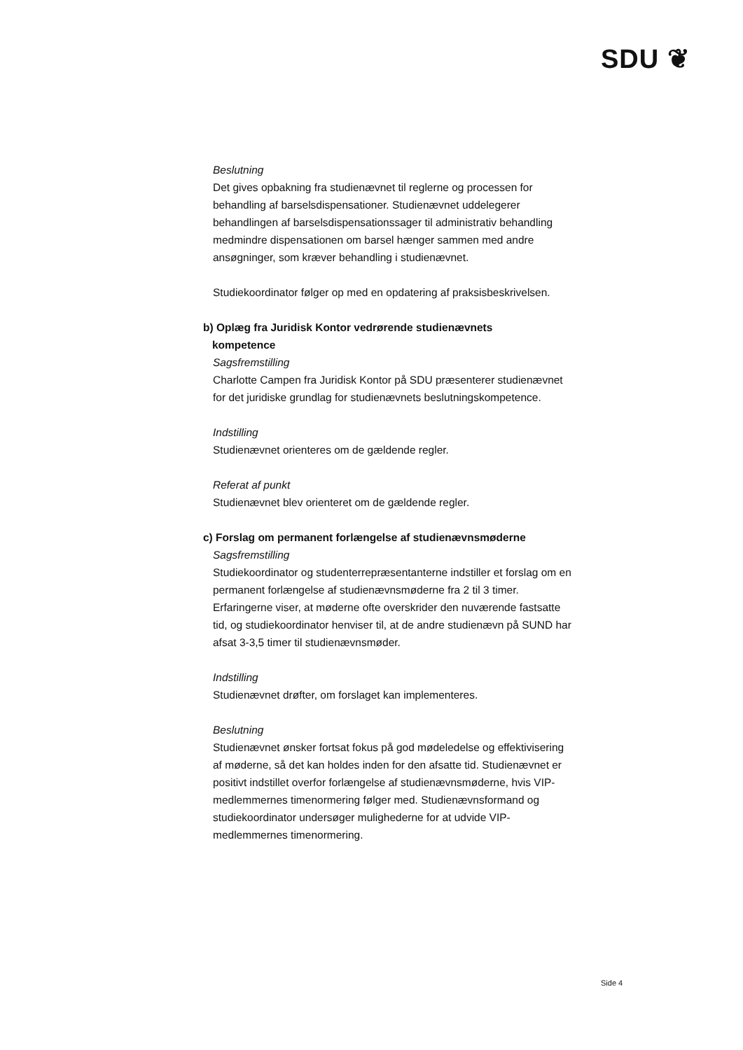SDU ❦
Beslutning
Det gives opbakning fra studienævnet til reglerne og processen for behandling af barselsdispensationer. Studienævnet uddelegerer behandlingen af barselsdispensationssager til administrativ behandling medmindre dispensationen om barsel hænger sammen med andre ansøgninger, som kræver behandling i studienævnet.
Studiekoordinator følger op med en opdatering af praksisbeskrivelsen.
b) Oplæg fra Juridisk Kontor vedrørende studienævnets
kompetence
Sagsfremstilling
Charlotte Campen fra Juridisk Kontor på SDU præsenterer studienævnet for det juridiske grundlag for studienævnets beslutningskompetence.
Indstilling
Studienævnet orienteres om de gældende regler.
Referat af punkt
Studienævnet blev orienteret om de gældende regler.
c) Forslag om permanent forlængelse af studienævnsmøderne
Sagsfremstilling
Studiekoordinator og studenterrepræsentanterne indstiller et forslag om en permanent forlængelse af studienævnsmøderne fra 2 til 3 timer. Erfaringerne viser, at møderne ofte overskrider den nuværende fastsatte tid, og studiekoordinator henviser til, at de andre studienævn på SUND har afsat 3-3,5 timer til studienævnsmøder.
Indstilling
Studienævnet drøfter, om forslaget kan implementeres.
Beslutning
Studienævnet ønsker fortsat fokus på god mødeledelse og effektivisering af møderne, så det kan holdes inden for den afsatte tid. Studienævnet er positivt indstillet overfor forlængelse af studienævnsmøderne, hvis VIP-medlemmernes timenormering følger med. Studienævnsformand og studiekoordinator undersøger mulighederne for at udvide VIP-medlemmernes timenormering.
Side 4